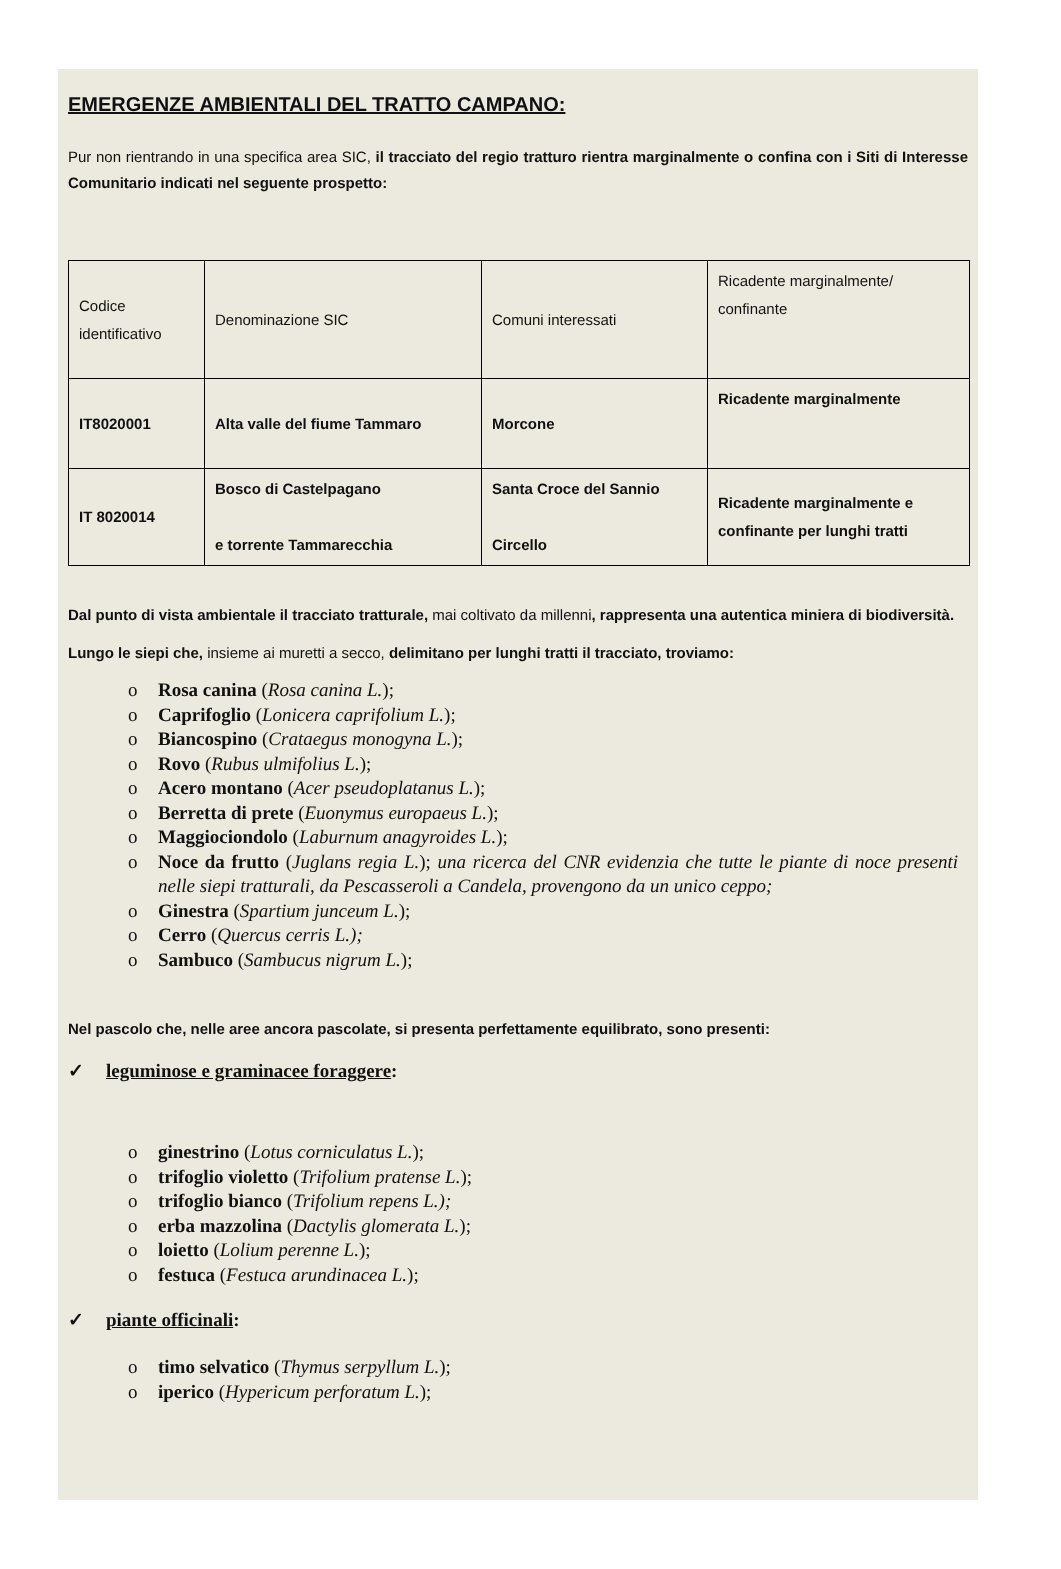EMERGENZE AMBIENTALI DEL TRATTO CAMPANO:
Pur non rientrando in una specifica area SIC, il tracciato del regio tratturo rientra marginalmente o confina con i Siti di Interesse Comunitario indicati nel seguente prospetto:
| Codice identificativo | Denominazione SIC | Comuni interessati | Ricadente marginalmente/ confinante |
| IT8020001 | Alta valle del fiume Tammaro | Morcone | Ricadente marginalmente |
| IT 8020014 | Bosco di Castelpagano e torrente Tammarecchia | Santa Croce del Sannio Circello | Ricadente marginalmente e confinante per lunghi tratti |
Dal punto di vista ambientale il tracciato tratturale, mai coltivato da millenni, rappresenta una autentica miniera di biodiversità.
Lungo le siepi che, insieme ai muretti a secco, delimitano per lunghi tratti il tracciato, troviamo:
o Rosa canina (Rosa canina L.);
o Caprifoglio (Lonicera caprifolium L.);
o Biancospino (Crataegus monogyna L.);
o Rovo (Rubus ulmifolius L.);
o Acero montano (Acer pseudoplatanus L.);
o Berretta di prete (Euonymus europaeus L.);
o Maggiociondolo (Laburnum anagyroides L.);
o Noce da frutto (Juglans regia L.); una ricerca del CNR evidenzia che tutte le piante di noce presenti nelle siepi tratturali, da Pescasseroli a Candela, provengono da un unico ceppo;
o Ginestra (Spartium junceum L.);
o Cerro (Quercus cerris L.);
o Sambuco (Sambucus nigrum L.);
Nel pascolo che, nelle aree ancora pascolate, si presenta perfettamente equilibrato, sono presenti:
✓ leguminose e graminacee foraggere:
o ginestrino (Lotus corniculatus L.);
o trifoglio violetto (Trifolium pratense L.);
o trifoglio bianco (Trifolium repens L.);
o erba mazzolina (Dactylis glomerata L.);
o loietto (Lolium perenne L.);
o festuca (Festuca arundinacea L.);
✓ piante officinali:
o timo selvatico (Thymus serpyllum L.);
o iperico (Hypericum perforatum L.);